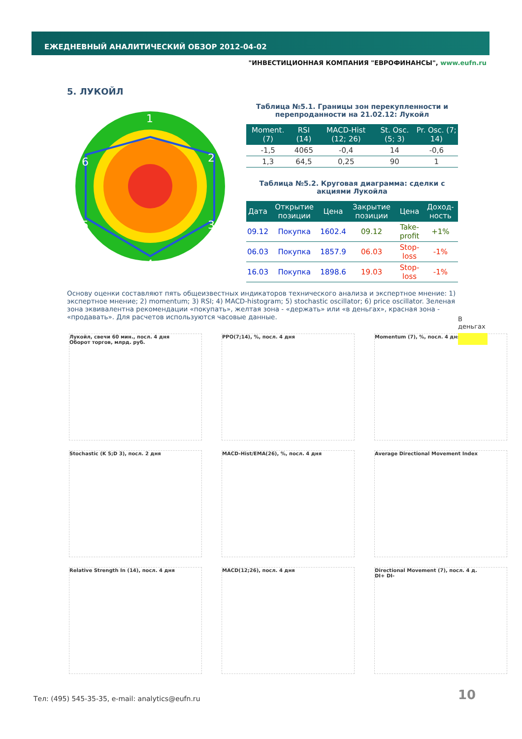ЕЖЕДНЕВНЫЙ АНАЛИТИЧЕСКИЙ ОБЗОР 2012-04-02
"ИНВЕСТИЦИОННАЯ КОМПАНИЯ "ЕВРОФИНАНСЫ", www.eufn.ru
5. ЛУКОЙЛ
1
2
3
4
5
6
Таблица №5.1. Границы зон перекупленности и перепроданности на 21.02.12: Лукойл
| Moment. (7) | RSI (14) | MACD-Hist (12; 26) | St. Osc. (5; 3) | Pr. Osc. (7; 14) |
| --- | --- | --- | --- | --- |
| -1,5 | 4065 | -0,4 | 14 | -0,6 |
| 1,3 | 64,5 | 0,25 | 90 | 1 |
Таблица №5.2. Круговая диаграмма: сделки с акциями Лукойла
| Дата | Открытие позиции | Цена | Закрытие позиции | Цена | Доход-ность |
| --- | --- | --- | --- | --- | --- |
| 09.12 | Покупка | 1602.4 | 09.12 | Take-profit | +1% |
| 06.03 | Покупка | 1857.9 | 06.03 | Stop-loss | -1% |
| 16.03 | Покупка | 1898.6 | 19.03 | Stop-loss | -1% |
Основу оценки составляют пять общеизвестных индикаторов технического анализа и экспертное мнение: 1) экспертное мнение; 2) momentum; 3) RSI; 4) MACD-histogram; 5) stochastic oscillator; 6) price oscillator. Зеленая зона эквивалентна рекомендации «покупать», желтая зона - «держать» или «в деньгах», красная зона - «продавать». Для расчетов используются часовые данные.
В деньгах
Лукойл, свечи 60 мин., посл. 4 дня
Оборот торгов, млрд. руб.
PPO(7;14), %, посл. 4 дня
Momentum (7), %, посл. 4 дня
Stochastic (K 5;D 3), посл. 2 дня
MACD-Hist/EMA(26), %, посл. 4 дня
Average Directional Movement Index
Relative Strength In (14), посл. 4 дня
MACD(12;26), посл. 4 дня
Directional Movement (7), посл. 4 д.
DI+ DI-
Тел: (495) 545-35-35, e-mail: analytics@eufn.ru
10